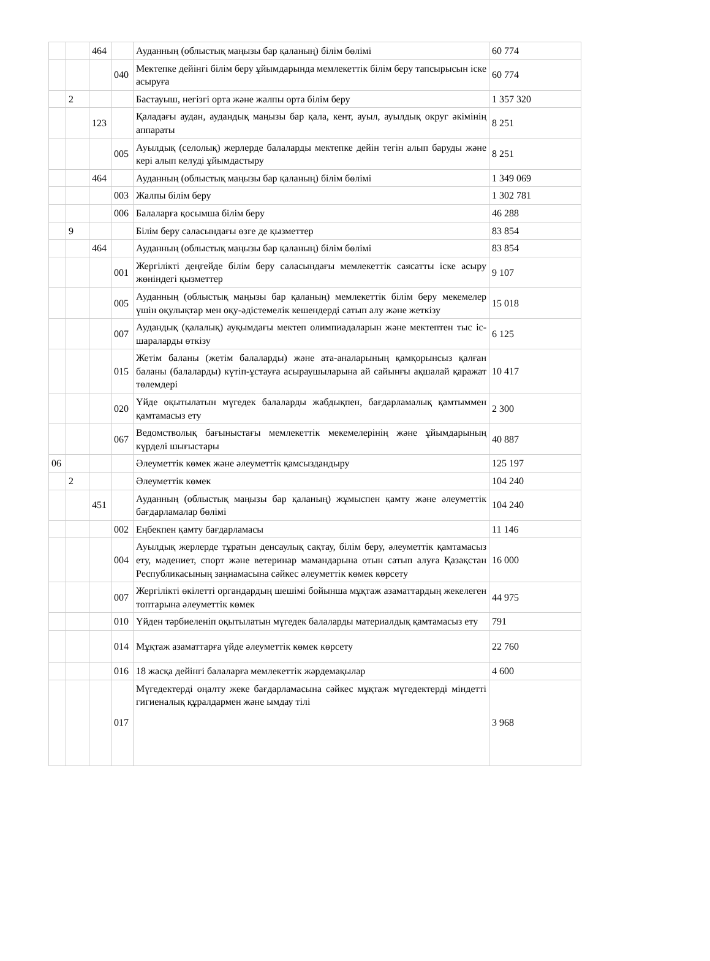| | | 464 | | Ауданның (облыстық маңызы бар қаланың) білім бөлімі | 60 774 |
| | | | 040 | Мектепке дейінгі білім беру ұйымдарында мемлекеттік білім беру тапсырысын іске асыруға | 60 774 |
| | 2 | | | Бастауыш, негізгі орта және жалпы орта білім беру | 1 357 320 |
| | | 123 | | Қаладағы аудан, аудандық маңызы бар қала, кент, ауыл, ауылдық округ әкімінің аппараты | 8 251 |
| | | | 005 | Ауылдық (селолық) жерлерде балаларды мектепке дейін тегін алып баруды және кері алып келуді ұйымдастыру | 8 251 |
| | | 464 | | Ауданның (облыстық маңызы бар қаланың) білім бөлімі | 1 349 069 |
| | | | 003 | Жалпы білім беру | 1 302 781 |
| | | | 006 | Балаларға қосымша білім беру | 46 288 |
| | 9 | | | Білім беру саласындағы өзге де қызметтер | 83 854 |
| | | 464 | | Ауданның (облыстық маңызы бар қаланың) білім бөлімі | 83 854 |
| | | | 001 | Жергілікті деңгейде білім беру саласындағы мемлекеттік саясатты іске асыру жөніндегі қызметтер | 9 107 |
| | | | 005 | Ауданның (облыстық маңызы бар қаланың) мемлекеттік білім беру мекемелер үшін оқулықтар мен оқу-әдістемелік кешендерді сатып алу және жеткізу | 15 018 |
| | | | 007 | Аудандық (қалалық) ауқымдағы мектеп олимпиадаларын және мектептен тыс іс-шараларды өткізу | 6 125 |
| | | | 015 | Жетім баланы (жетім балаларды) және ата-аналарының қамқорынсыз қалған баланы (балаларды) күтіп-ұстауға асыраушыларына ай сайынғы ақшалай қаражат төлемдері | 10 417 |
| | | | 020 | Үйде оқытылатын мүгедек балаларды жабдықпен, бағдарламалық қамтыммен қамтамасыз ету | 2 300 |
| | | | 067 | Ведомстволық бағыныстағы мемлекеттік мекемелерінің және ұйымдарының күрделі шығыстары | 40 887 |
| 06 | | | | Әлеуметтік көмек және әлеуметтік қамсыздандыру | 125 197 |
| | 2 | | | Әлеуметтік көмек | 104 240 |
| | | 451 | | Ауданның (облыстық маңызы бар қаланың) жұмыспен қамту және әлеуметтік бағдарламалар бөлімі | 104 240 |
| | | | 002 | Еңбекпен қамту бағдарламасы | 11 146 |
| | | | 004 | Ауылдық жерлерде тұратын денсаулық сақтау, білім беру, әлеуметтік қамтамасыз ету, мәдениет, спорт және ветеринар мамандарына отын сатып алуға Қазақстан Республикасының заңнамасына сәйкес әлеуметтік көмек көрсету | 16 000 |
| | | | 007 | Жергілікті өкілетті органдардың шешімі бойынша мұқтаж азаматтардың жекелеген топтарына әлеуметтік көмек | 44 975 |
| | | | 010 | Үйден тәрбиеленіп оқытылатын мүгедек балаларды материалдық қамтамасыз ету | 791 |
| | | | 014 | Мұқтаж азаматтарға үйде әлеуметтік көмек көрсету | 22 760 |
| | | | 016 | 18 жасқа дейінгі балаларға мемлекеттік жәрдемақылар | 4 600 |
| | | | 017 | Мүгедектерді оңалту жеке бағдарламасына сәйкес мұқтаж мүгедектерді міндетті гигиеналық құралдармен және ымдау тілі | 3 968 |